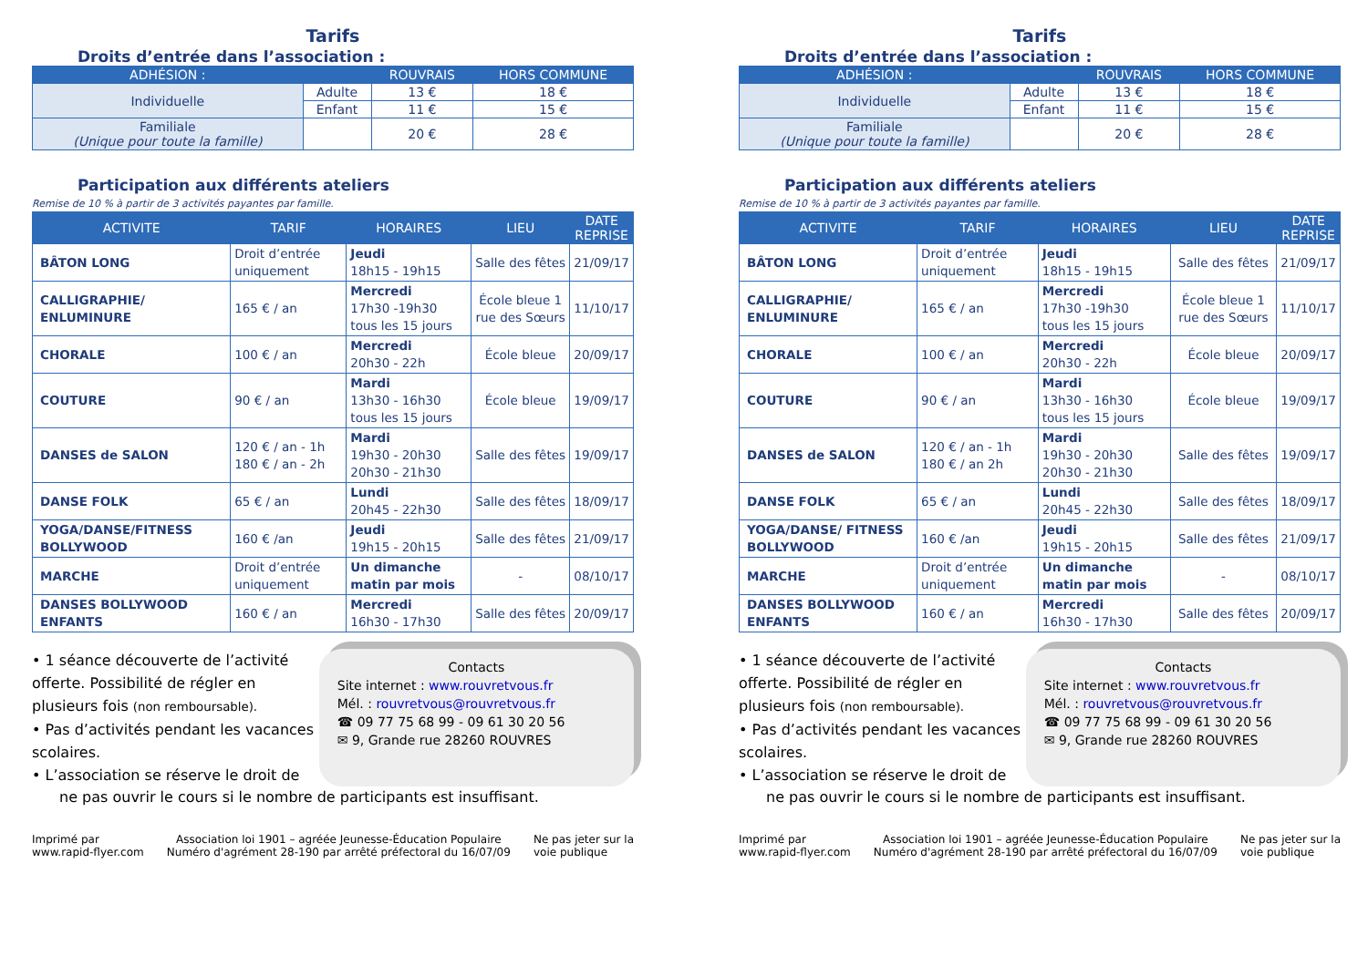Tarifs
Droits d’entrée dans l’association :
| ADHÉSION : | | ROUVRAIS | HORS COMMUNE |
| --- | --- | --- | --- |
| Individuelle | Adulte | 13 € | 18 € |
| | Enfant | 11 € | 15 € |
| Familiale (Unique pour toute la famille) | | 20 € | 28 € |
Participation aux différents ateliers
Remise de 10 % à partir de 3 activités payantes par famille.
| ACTIVITE | TARIF | HORAIRES | LIEU | DATE REPRISE |
| --- | --- | --- | --- | --- |
| BÂTON LONG | Droit d’entrée uniquement | Jeudi 18h15 - 19h15 | Salle des fêtes | 21/09/17 |
| CALLIGRAPHIE/ ENLUMINURE | 165 € / an | Mercredi 17h30 -19h30 tous les 15 jours | École bleue 1 rue des Sœurs | 11/10/17 |
| CHORALE | 100 € / an | Mercredi 20h30 - 22h | École bleue | 20/09/17 |
| COUTURE | 90 € / an | Mardi 13h30 - 16h30 tous les 15 jours | École bleue | 19/09/17 |
| DANSES de SALON | 120 € / an - 1h 180 € / an - 2h | Mardi 19h30 - 20h30 20h30 - 21h30 | Salle des fêtes | 19/09/17 |
| DANSE FOLK | 65 € / an | Lundi 20h45 - 22h30 | Salle des fêtes | 18/09/17 |
| YOGA/DANSE/FITNESS BOLLYWOOD | 160 € /an | Jeudi 19h15 - 20h15 | Salle des fêtes | 21/09/17 |
| MARCHE | Droit d’entrée uniquement | Un dimanche matin par mois | - | 08/10/17 |
| DANSES BOLLYWOOD ENFANTS | 160 € / an | Mercredi 16h30 - 17h30 | Salle des fêtes | 20/09/17 |
• 1 séance découverte de l’activité offerte. Possibilité de régler en plusieurs fois (non remboursable).
• Pas d’activités pendant les vacances scolaires.
• L’association se réserve le droit de
Contacts
Site internet : www.rouvretvous.fr
Mél. : rouvretvous@rouvretvous.fr
☎ 09 77 75 68 99 - 09 61 30 20 56
✉ 9, Grande rue 28260 ROUVRES
ne pas ouvrir le cours si le nombre de participants est insuffisant.
Imprimé par
www.rapid-flyer.com
Association loi 1901 – agréée Jeunesse-Éducation Populaire
Numéro d'agrément 28-190 par arrêté préfectoral du 16/07/09
Ne pas jeter sur la
voie publique
Tarifs
Droits d’entrée dans l’association :
| ADHÉSION : | | ROUVRAIS | HORS COMMUNE |
| --- | --- | --- | --- |
| Individuelle | Adulte | 13 € | 18 € |
| | Enfant | 11 € | 15 € |
| Familiale (Unique pour toute la famille) | | 20 € | 28 € |
Participation aux différents ateliers
Remise de 10 % à partir de 3 activités payantes par famille.
| ACTIVITE | TARIF | HORAIRES | LIEU | DATE REPRISE |
| --- | --- | --- | --- | --- |
| BÂTON LONG | Droit d’entrée uniquement | Jeudi 18h15 - 19h15 | Salle des fêtes | 21/09/17 |
| CALLIGRAPHIE/ ENLUMINURE | 165 € / an | Mercredi 17h30 -19h30 tous les 15 jours | École bleue 1 rue des Sœurs | 11/10/17 |
| CHORALE | 100 € / an | Mercredi 20h30 - 22h | École bleue | 20/09/17 |
| COUTURE | 90 € / an | Mardi 13h30 - 16h30 tous les 15 jours | École bleue | 19/09/17 |
| DANSES de SALON | 120 € / an - 1h 180 € / an 2h | Mardi 19h30 - 20h30 20h30 - 21h30 | Salle des fêtes | 19/09/17 |
| DANSE FOLK | 65 € / an | Lundi 20h45 - 22h30 | Salle des fêtes | 18/09/17 |
| YOGA/DANSE/ FITNESS BOLLYWOOD | 160 € /an | Jeudi 19h15 - 20h15 | Salle des fêtes | 21/09/17 |
| MARCHE | Droit d’entrée uniquement | Un dimanche matin par mois | - | 08/10/17 |
| DANSES BOLLYWOOD ENFANTS | 160 € / an | Mercredi 16h30 - 17h30 | Salle des fêtes | 20/09/17 |
• 1 séance découverte de l’activité offerte. Possibilité de régler en plusieurs fois (non remboursable).
• Pas d’activités pendant les vacances scolaires.
• L’association se réserve le droit de
Contacts
Site internet : www.rouvretvous.fr
Mél. : rouvretvous@rouvretvous.fr
☎ 09 77 75 68 99 - 09 61 30 20 56
✉ 9, Grande rue 28260 ROUVRES
ne pas ouvrir le cours si le nombre de participants est insuffisant.
Imprimé par
www.rapid-flyer.com
Association loi 1901 – agréée Jeunesse-Éducation Populaire
Numéro d'agrément 28-190 par arrêté préfectoral du 16/07/09
Ne pas jeter sur la
voie publique